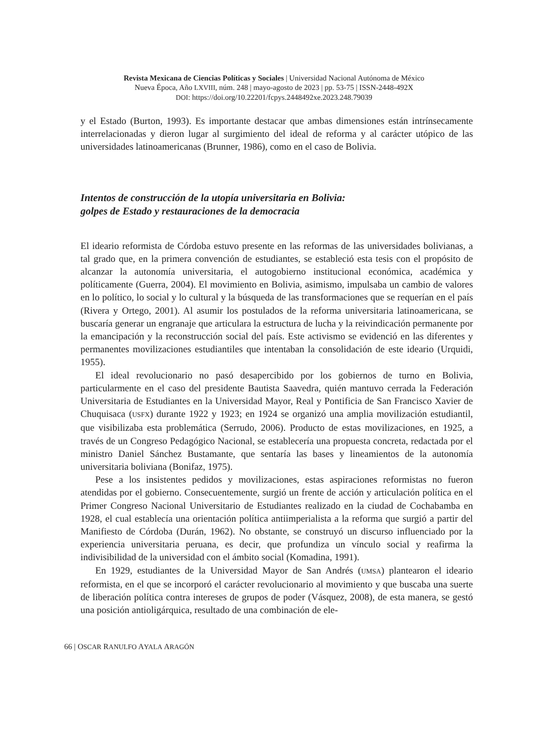Revista Mexicana de Ciencias Políticas y Sociales | Universidad Nacional Autónoma de México
Nueva Época, Año LXVIII, núm. 248 | mayo-agosto de 2023 | pp. 53-75 | ISSN-2448-492X
DOI: https://doi.org/10.22201/fcpys.2448492xe.2023.248.79039
y el Estado (Burton, 1993). Es importante destacar que ambas dimensiones están intrínsecamente interrelacionadas y dieron lugar al surgimiento del ideal de reforma y al carácter utópico de las universidades latinoamericanas (Brunner, 1986), como en el caso de Bolivia.
Intentos de construcción de la utopía universitaria en Bolivia:
golpes de Estado y restauraciones de la democracia
El ideario reformista de Córdoba estuvo presente en las reformas de las universidades bolivianas, a tal grado que, en la primera convención de estudiantes, se estableció esta tesis con el propósito de alcanzar la autonomía universitaria, el autogobierno institucional económica, académica y políticamente (Guerra, 2004). El movimiento en Bolivia, asimismo, impulsaba un cambio de valores en lo político, lo social y lo cultural y la búsqueda de las transformaciones que se requerían en el país (Rivera y Ortego, 2001). Al asumir los postulados de la reforma universitaria latinoamericana, se buscaría generar un engranaje que articulara la estructura de lucha y la reivindicación permanente por la emancipación y la reconstrucción social del país. Este activismo se evidenció en las diferentes y permanentes movilizaciones estudiantiles que intentaban la consolidación de este ideario (Urquidi, 1955).
El ideal revolucionario no pasó desapercibido por los gobiernos de turno en Bolivia, particularmente en el caso del presidente Bautista Saavedra, quién mantuvo cerrada la Federación Universitaria de Estudiantes en la Universidad Mayor, Real y Pontificia de San Francisco Xavier de Chuquisaca (USFX) durante 1922 y 1923; en 1924 se organizó una amplia movilización estudiantil, que visibilizaba esta problemática (Serrudo, 2006). Producto de estas movilizaciones, en 1925, a través de un Congreso Pedagógico Nacional, se establecería una propuesta concreta, redactada por el ministro Daniel Sánchez Bustamante, que sentaría las bases y lineamientos de la autonomía universitaria boliviana (Bonifaz, 1975).
Pese a los insistentes pedidos y movilizaciones, estas aspiraciones reformistas no fueron atendidas por el gobierno. Consecuentemente, surgió un frente de acción y articulación política en el Primer Congreso Nacional Universitario de Estudiantes realizado en la ciudad de Cochabamba en 1928, el cual establecía una orientación política antiimperialista a la reforma que surgió a partir del Manifiesto de Córdoba (Durán, 1962). No obstante, se construyó un discurso influenciado por la experiencia universitaria peruana, es decir, que profundiza un vínculo social y reafirma la indivisibilidad de la universidad con el ámbito social (Komadina, 1991).
En 1929, estudiantes de la Universidad Mayor de San Andrés (UMSA) plantearon el ideario reformista, en el que se incorporó el carácter revolucionario al movimiento y que buscaba una suerte de liberación política contra intereses de grupos de poder (Vásquez, 2008), de esta manera, se gestó una posición antioligárquica, resultado de una combinación de ele-
66 | OSCAR RANULFO AYALA ARAGÓN